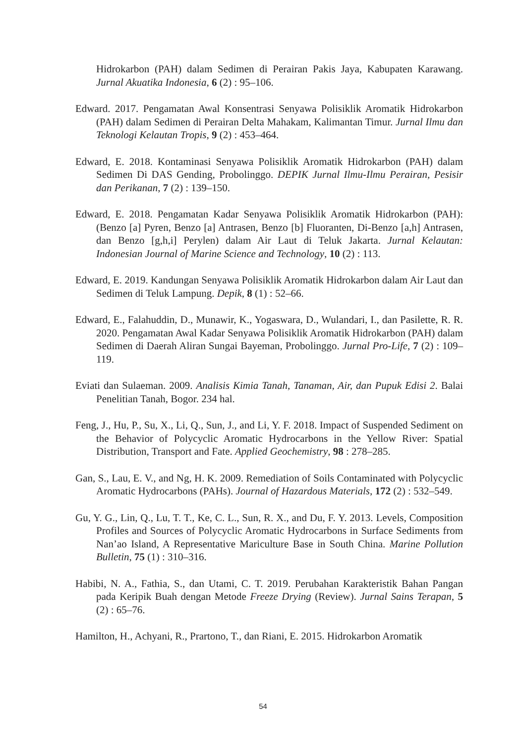Hidrokarbon (PAH) dalam Sedimen di Perairan Pakis Jaya, Kabupaten Karawang. Jurnal Akuatika Indonesia, 6 (2) : 95–106.
Edward. 2017. Pengamatan Awal Konsentrasi Senyawa Polisiklik Aromatik Hidrokarbon (PAH) dalam Sedimen di Perairan Delta Mahakam, Kalimantan Timur. Jurnal Ilmu dan Teknologi Kelautan Tropis, 9 (2) : 453–464.
Edward, E. 2018. Kontaminasi Senyawa Polisiklik Aromatik Hidrokarbon (PAH) dalam Sedimen Di DAS Gending, Probolinggo. DEPIK Jurnal Ilmu-Ilmu Perairan, Pesisir dan Perikanan, 7 (2) : 139–150.
Edward, E. 2018. Pengamatan Kadar Senyawa Polisiklik Aromatik Hidrokarbon (PAH): (Benzo [a] Pyren, Benzo [a] Antrasen, Benzo [b] Fluoranten, Di-Benzo [a,h] Antrasen, dan Benzo [g,h,i] Perylen) dalam Air Laut di Teluk Jakarta. Jurnal Kelautan: Indonesian Journal of Marine Science and Technology, 10 (2) : 113.
Edward, E. 2019. Kandungan Senyawa Polisiklik Aromatik Hidrokarbon dalam Air Laut dan Sedimen di Teluk Lampung. Depik, 8 (1) : 52–66.
Edward, E., Falahuddin, D., Munawir, K., Yogaswara, D., Wulandari, I., dan Pasilette, R. R. 2020. Pengamatan Awal Kadar Senyawa Polisiklik Aromatik Hidrokarbon (PAH) dalam Sedimen di Daerah Aliran Sungai Bayeman, Probolinggo. Jurnal Pro-Life, 7 (2) : 109–119.
Eviati dan Sulaeman. 2009. Analisis Kimia Tanah, Tanaman, Air, dan Pupuk Edisi 2. Balai Penelitian Tanah, Bogor. 234 hal.
Feng, J., Hu, P., Su, X., Li, Q., Sun, J., and Li, Y. F. 2018. Impact of Suspended Sediment on the Behavior of Polycyclic Aromatic Hydrocarbons in the Yellow River: Spatial Distribution, Transport and Fate. Applied Geochemistry, 98 : 278–285.
Gan, S., Lau, E. V., and Ng, H. K. 2009. Remediation of Soils Contaminated with Polycyclic Aromatic Hydrocarbons (PAHs). Journal of Hazardous Materials, 172 (2) : 532–549.
Gu, Y. G., Lin, Q., Lu, T. T., Ke, C. L., Sun, R. X., and Du, F. Y. 2013. Levels, Composition Profiles and Sources of Polycyclic Aromatic Hydrocarbons in Surface Sediments from Nan’ao Island, A Representative Mariculture Base in South China. Marine Pollution Bulletin, 75 (1) : 310–316.
Habibi, N. A., Fathia, S., dan Utami, C. T. 2019. Perubahan Karakteristik Bahan Pangan pada Keripik Buah dengan Metode Freeze Drying (Review). Jurnal Sains Terapan, 5 (2) : 65–76.
Hamilton, H., Achyani, R., Prartono, T., dan Riani, E. 2015. Hidrokarbon Aromatik
54